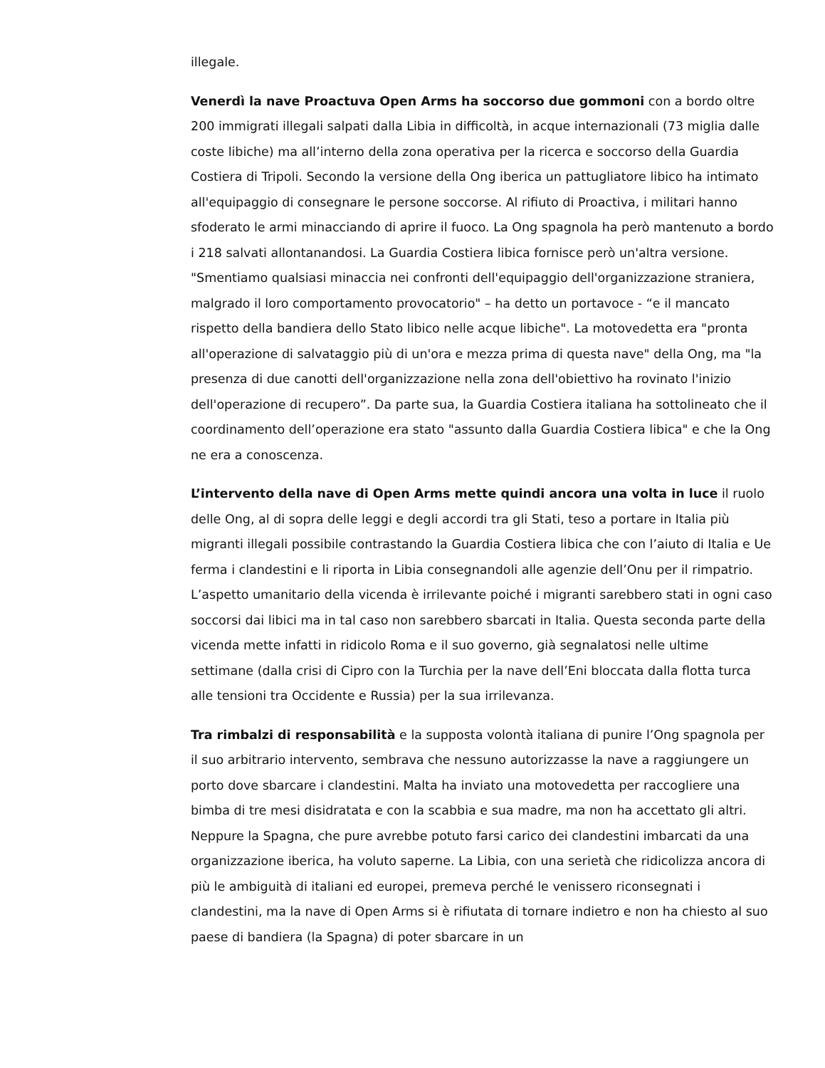illegale.
Venerdì la nave Proactuva Open Arms ha soccorso due gommoni con a bordo oltre 200 immigrati illegali salpati dalla Libia in difficoltà, in acque internazionali (73 miglia dalle coste libiche) ma all’interno della zona operativa per la ricerca e soccorso della Guardia Costiera di Tripoli. Secondo la versione della Ong iberica un pattugliatore libico ha intimato all'equipaggio di consegnare le persone soccorse. Al rifiuto di Proactiva, i militari hanno sfoderato le armi minacciando di aprire il fuoco. La Ong spagnola ha però mantenuto a bordo i 218 salvati allontanandosi. La Guardia Costiera libica fornisce però un'altra versione. "Smentiamo qualsiasi minaccia nei confronti dell'equipaggio dell'organizzazione straniera, malgrado il loro comportamento provocatorio" – ha detto un portavoce - “e il mancato rispetto della bandiera dello Stato libico nelle acque libiche". La motovedetta era "pronta all'operazione di salvataggio più di un'ora e mezza prima di questa nave" della Ong, ma "la presenza di due canotti dell'organizzazione nella zona dell'obiettivo ha rovinato l'inizio dell'operazione di recupero”. Da parte sua, la Guardia Costiera italiana ha sottolineato che il coordinamento dell’operazione era stato "assunto dalla Guardia Costiera libica" e che la Ong ne era a conoscenza.
L’intervento della nave di Open Arms mette quindi ancora una volta in luce il ruolo delle Ong, al di sopra delle leggi e degli accordi tra gli Stati, teso a portare in Italia più migranti illegali possibile contrastando la Guardia Costiera libica che con l’aiuto di Italia e Ue ferma i clandestini e li riporta in Libia consegnandoli alle agenzie dell’Onu per il rimpatrio. L’aspetto umanitario della vicenda è irrilevante poiché i migranti sarebbero stati in ogni caso soccorsi dai libici ma in tal caso non sarebbero sbarcati in Italia. Questa seconda parte della vicenda mette infatti in ridicolo Roma e il suo governo, già segnalatosi nelle ultime settimane (dalla crisi di Cipro con la Turchia per la nave dell’Eni bloccata dalla flotta turca alle tensioni tra Occidente e Russia) per la sua irrilevanza.
Tra rimbalzi di responsabilità e la supposta volontà italiana di punire l’Ong spagnola per il suo arbitrario intervento, sembrava che nessuno autorizzasse la nave a raggiungere un porto dove sbarcare i clandestini. Malta ha inviato una motovedetta per raccogliere una bimba di tre mesi disidratata e con la scabbia e sua madre, ma non ha accettato gli altri. Neppure la Spagna, che pure avrebbe potuto farsi carico dei clandestini imbarcati da una organizzazione iberica, ha voluto saperne. La Libia, con una serietà che ridicolizza ancora di più le ambiguità di italiani ed europei, premeva perché le venissero riconsegnati i clandestini, ma la nave di Open Arms si è rifiutata di tornare indietro e non ha chiesto al suo paese di bandiera (la Spagna) di poter sbarcare in un